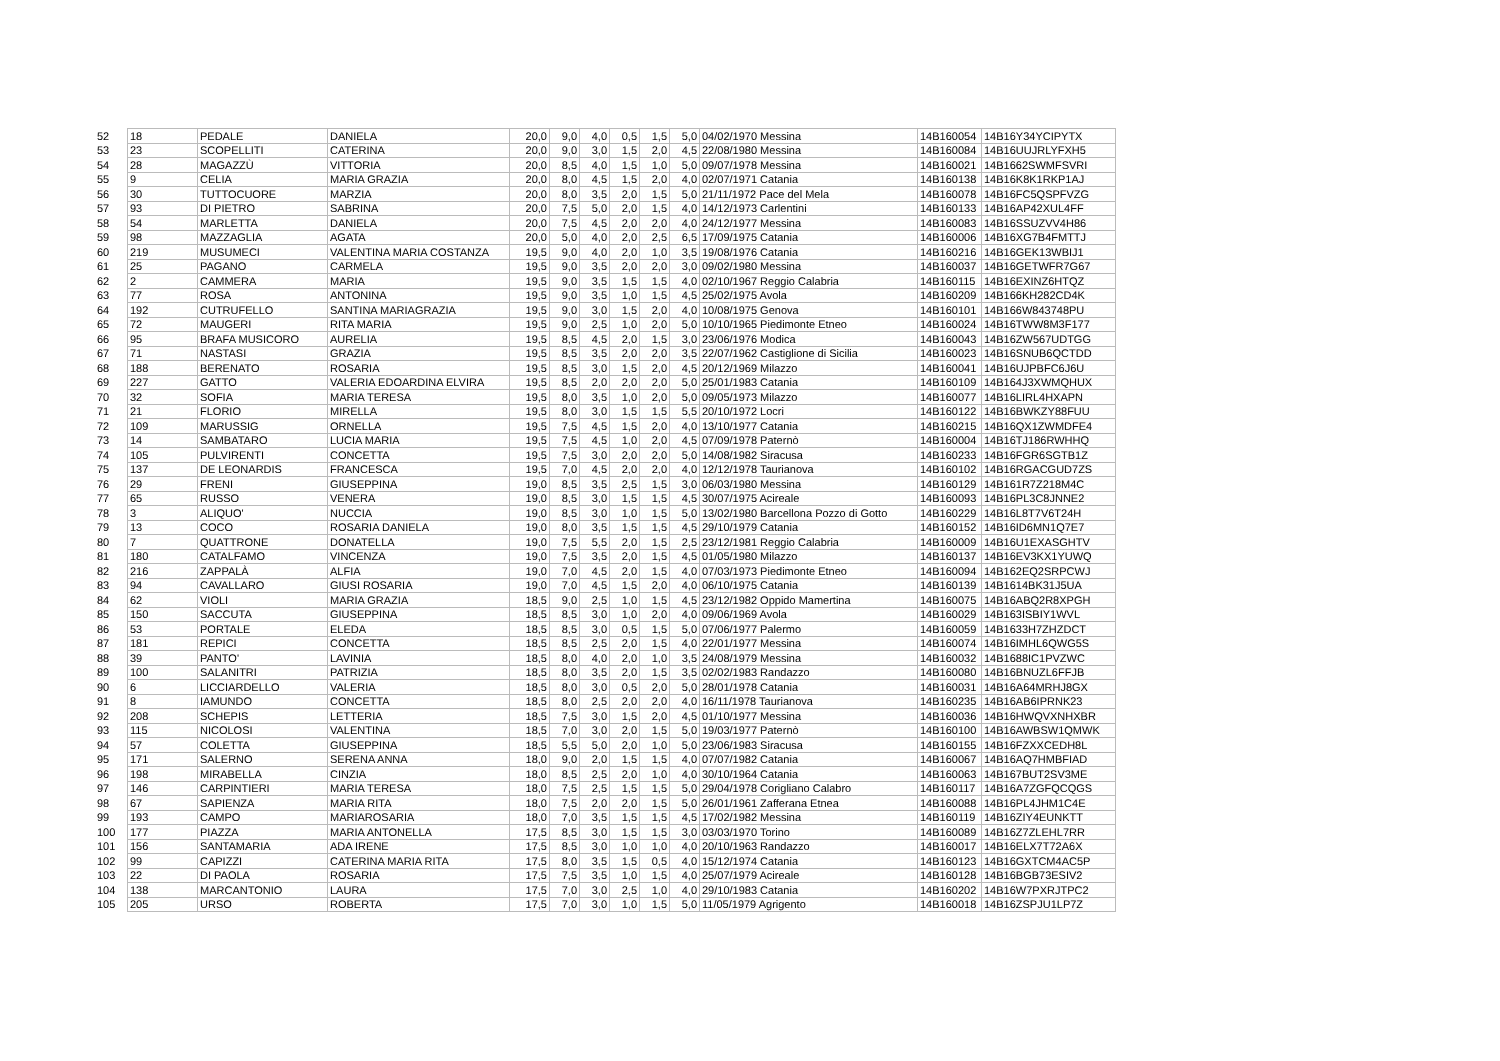| 52 | 18 | PEDALE | DANIELA | 20,0 | 9,0 | 4,0 | 0,5 | 1,5 | 5,0 | 04/02/1970 Messina | 14B160054 | 14B16Y34YCIPYTX |
| 53 | 23 | SCOPELLITI | CATERINA | 20,0 | 9,0 | 3,0 | 1,5 | 2,0 | 4,5 | 22/08/1980 Messina | 14B160084 | 14B16UUJRLYFXH5 |
| 54 | 28 | MAGAZZÙ | VITTORIA | 20,0 | 8,5 | 4,0 | 1,5 | 1,0 | 5,0 | 09/07/1978 Messina | 14B160021 | 14B1662SWMFSVRI |
| 55 | 9 | CELIA | MARIA GRAZIA | 20,0 | 8,0 | 4,5 | 1,5 | 2,0 | 4,0 | 02/07/1971 Catania | 14B160138 | 14B16K8K1RKP1AJ |
| 56 | 30 | TUTTOCUORE | MARZIA | 20,0 | 8,0 | 3,5 | 2,0 | 1,5 | 5,0 | 21/11/1972 Pace del Mela | 14B160078 | 14B16FC5QSPFVZG |
| 57 | 93 | DI PIETRO | SABRINA | 20,0 | 7,5 | 5,0 | 2,0 | 1,5 | 4,0 | 14/12/1973 Carlentini | 14B160133 | 14B16AP42XUL4FF |
| 58 | 54 | MARLETTA | DANIELA | 20,0 | 7,5 | 4,5 | 2,0 | 2,0 | 4,0 | 24/12/1977 Messina | 14B160083 | 14B16SSUZVV4H86 |
| 59 | 98 | MAZZAGLIA | AGATA | 20,0 | 5,0 | 4,0 | 2,0 | 2,5 | 6,5 | 17/09/1975 Catania | 14B160006 | 14B16XG7B4FMTTJ |
| 60 | 219 | MUSUMECI | VALENTINA MARIA COSTANZA | 19,5 | 9,0 | 4,0 | 2,0 | 1,0 | 3,5 | 19/08/1976 Catania | 14B160216 | 14B16GEK13WBIJ1 |
| 61 | 25 | PAGANO | CARMELA | 19,5 | 9,0 | 3,5 | 2,0 | 2,0 | 3,0 | 09/02/1980 Messina | 14B160037 | 14B16GETWFR7G67 |
| 62 | 2 | CAMMERA | MARIA | 19,5 | 9,0 | 3,5 | 1,5 | 1,5 | 4,0 | 02/10/1967 Reggio Calabria | 14B160115 | 14B16EXINZ6HTQZ |
| 63 | 77 | ROSA | ANTONINA | 19,5 | 9,0 | 3,5 | 1,0 | 1,5 | 4,5 | 25/02/1975 Avola | 14B160209 | 14B166KH282CD4K |
| 64 | 192 | CUTRUFELLO | SANTINA MARIAGRAZIA | 19,5 | 9,0 | 3,0 | 1,5 | 2,0 | 4,0 | 10/08/1975 Genova | 14B160101 | 14B166W843748PU |
| 65 | 72 | MAUGERI | RITA MARIA | 19,5 | 9,0 | 2,5 | 1,0 | 2,0 | 5,0 | 10/10/1965 Piedimonte Etneo | 14B160024 | 14B16TWW8M3F177 |
| 66 | 95 | BRAFA MUSICORO | AURELIA | 19,5 | 8,5 | 4,5 | 2,0 | 1,5 | 3,0 | 23/06/1976 Modica | 14B160043 | 14B16ZW567UDTGG |
| 67 | 71 | NASTASI | GRAZIA | 19,5 | 8,5 | 3,5 | 2,0 | 2,0 | 3,5 | 22/07/1962 Castiglione di Sicilia | 14B160023 | 14B16SNUB6QCTDD |
| 68 | 188 | BERENATO | ROSARIA | 19,5 | 8,5 | 3,0 | 1,5 | 2,0 | 4,5 | 20/12/1969 Milazzo | 14B160041 | 14B16UJPBFC6J6U |
| 69 | 227 | GATTO | VALERIA EDOARDINA ELVIRA | 19,5 | 8,5 | 2,0 | 2,0 | 2,0 | 5,0 | 25/01/1983 Catania | 14B160109 | 14B164J3XWMQHUX |
| 70 | 32 | SOFIA | MARIA TERESA | 19,5 | 8,0 | 3,5 | 1,0 | 2,0 | 5,0 | 09/05/1973 Milazzo | 14B160077 | 14B16LIRL4HXAPN |
| 71 | 21 | FLORIO | MIRELLA | 19,5 | 8,0 | 3,0 | 1,5 | 1,5 | 5,5 | 20/10/1972 Locri | 14B160122 | 14B16BWKZY88FUU |
| 72 | 109 | MARUSSIG | ORNELLA | 19,5 | 7,5 | 4,5 | 1,5 | 2,0 | 4,0 | 13/10/1977 Catania | 14B160215 | 14B16QX1ZWMDFE4 |
| 73 | 14 | SAMBATARO | LUCIA MARIA | 19,5 | 7,5 | 4,5 | 1,0 | 2,0 | 4,5 | 07/09/1978 Paternò | 14B160004 | 14B16TJ186RWHHQ |
| 74 | 105 | PULVIRENTI | CONCETTA | 19,5 | 7,5 | 3,0 | 2,0 | 2,0 | 5,0 | 14/08/1982 Siracusa | 14B160233 | 14B16FGR6SGTB1Z |
| 75 | 137 | DE LEONARDIS | FRANCESCA | 19,5 | 7,0 | 4,5 | 2,0 | 2,0 | 4,0 | 12/12/1978 Taurianova | 14B160102 | 14B16RGACGUD7ZS |
| 76 | 29 | FRENI | GIUSEPPINA | 19,0 | 8,5 | 3,5 | 2,5 | 1,5 | 3,0 | 06/03/1980 Messina | 14B160129 | 14B161R7Z218M4C |
| 77 | 65 | RUSSO | VENERA | 19,0 | 8,5 | 3,0 | 1,5 | 1,5 | 4,5 | 30/07/1975 Acireale | 14B160093 | 14B16PL3C8JNNE2 |
| 78 | 3 | ALIQUO' | NUCCIA | 19,0 | 8,5 | 3,0 | 1,0 | 1,5 | 5,0 | 13/02/1980 Barcellona Pozzo di Gotto | 14B160229 | 14B16L8T7V6T24H |
| 79 | 13 | COCO | ROSARIA DANIELA | 19,0 | 8,0 | 3,5 | 1,5 | 1,5 | 4,5 | 29/10/1979 Catania | 14B160152 | 14B16ID6MN1Q7E7 |
| 80 | 7 | QUATTRONE | DONATELLA | 19,0 | 7,5 | 5,5 | 2,0 | 1,5 | 2,5 | 23/12/1981 Reggio Calabria | 14B160009 | 14B16U1EXASGHTV |
| 81 | 180 | CATALFAMO | VINCENZA | 19,0 | 7,5 | 3,5 | 2,0 | 1,5 | 4,5 | 01/05/1980 Milazzo | 14B160137 | 14B16EV3KX1YUWQ |
| 82 | 216 | ZAPPALÀ | ALFIA | 19,0 | 7,0 | 4,5 | 2,0 | 1,5 | 4,0 | 07/03/1973 Piedimonte Etneo | 14B160094 | 14B162EQ2SRPCWJ |
| 83 | 94 | CAVALLARO | GIUSI ROSARIA | 19,0 | 7,0 | 4,5 | 1,5 | 2,0 | 4,0 | 06/10/1975 Catania | 14B160139 | 14B1614BK31J5UA |
| 84 | 62 | VIOLI | MARIA GRAZIA | 18,5 | 9,0 | 2,5 | 1,0 | 1,5 | 4,5 | 23/12/1982 Oppido Mamertina | 14B160075 | 14B16ABQ2R8XPGH |
| 85 | 150 | SACCUTA | GIUSEPPINA | 18,5 | 8,5 | 3,0 | 1,0 | 2,0 | 4,0 | 09/06/1969 Avola | 14B160029 | 14B163ISBIY1WVL |
| 86 | 53 | PORTALE | ELEDA | 18,5 | 8,5 | 3,0 | 0,5 | 1,5 | 5,0 | 07/06/1977 Palermo | 14B160059 | 14B1633H7ZHZDCT |
| 87 | 181 | REPICI | CONCETTA | 18,5 | 8,5 | 2,5 | 2,0 | 1,5 | 4,0 | 22/01/1977 Messina | 14B160074 | 14B16IMHL6QWG5S |
| 88 | 39 | PANTO' | LAVINIA | 18,5 | 8,0 | 4,0 | 2,0 | 1,0 | 3,5 | 24/08/1979 Messina | 14B160032 | 14B1688IC1PVZWC |
| 89 | 100 | SALANITRI | PATRIZIA | 18,5 | 8,0 | 3,5 | 2,0 | 1,5 | 3,5 | 02/02/1983 Randazzo | 14B160080 | 14B16BNUZL6FFJB |
| 90 | 6 | LICCIARDELLO | VALERIA | 18,5 | 8,0 | 3,0 | 0,5 | 2,0 | 5,0 | 28/01/1978 Catania | 14B160031 | 14B16A64MRHJ8GX |
| 91 | 8 | IAMUNDO | CONCETTA | 18,5 | 8,0 | 2,5 | 2,0 | 2,0 | 4,0 | 16/11/1978 Taurianova | 14B160235 | 14B16AB6IPRNK23 |
| 92 | 208 | SCHEPIS | LETTERIA | 18,5 | 7,5 | 3,0 | 1,5 | 2,0 | 4,5 | 01/10/1977 Messina | 14B160036 | 14B16HWQVXNHXBR |
| 93 | 115 | NICOLOSI | VALENTINA | 18,5 | 7,0 | 3,0 | 2,0 | 1,5 | 5,0 | 19/03/1977 Paternò | 14B160100 | 14B16AWBSW1QMWK |
| 94 | 57 | COLETTA | GIUSEPPINA | 18,5 | 5,5 | 5,0 | 2,0 | 1,0 | 5,0 | 23/06/1983 Siracusa | 14B160155 | 14B16FZXXCEDH8L |
| 95 | 171 | SALERNO | SERENA ANNA | 18,0 | 9,0 | 2,0 | 1,5 | 1,5 | 4,0 | 07/07/1982 Catania | 14B160067 | 14B16AQ7HMBFIAD |
| 96 | 198 | MIRABELLA | CINZIA | 18,0 | 8,5 | 2,5 | 2,0 | 1,0 | 4,0 | 30/10/1964 Catania | 14B160063 | 14B167BUT2SV3ME |
| 97 | 146 | CARPINTIERI | MARIA TERESA | 18,0 | 7,5 | 2,5 | 1,5 | 1,5 | 5,0 | 29/04/1978 Corigliano Calabro | 14B160117 | 14B16A7ZGFQCQGS |
| 98 | 67 | SAPIENZA | MARIA RITA | 18,0 | 7,5 | 2,0 | 2,0 | 1,5 | 5,0 | 26/01/1961 Zafferana Etnea | 14B160088 | 14B16PL4JHM1C4E |
| 99 | 193 | CAMPO | MARIAROSARIA | 18,0 | 7,0 | 3,5 | 1,5 | 1,5 | 4,5 | 17/02/1982 Messina | 14B160119 | 14B16ZIY4EUNKTT |
| 100 | 177 | PIAZZA | MARIA ANTONELLA | 17,5 | 8,5 | 3,0 | 1,5 | 1,5 | 3,0 | 03/03/1970 Torino | 14B160089 | 14B16Z7ZLEHL7RR |
| 101 | 156 | SANTAMARIA | ADA IRENE | 17,5 | 8,5 | 3,0 | 1,0 | 1,0 | 4,0 | 20/10/1963 Randazzo | 14B160017 | 14B16ELX7T72A6X |
| 102 | 99 | CAPIZZI | CATERINA MARIA RITA | 17,5 | 8,0 | 3,5 | 1,5 | 0,5 | 4,0 | 15/12/1974 Catania | 14B160123 | 14B16GXTCM4AC5P |
| 103 | 22 | DI PAOLA | ROSARIA | 17,5 | 7,5 | 3,5 | 1,0 | 1,5 | 4,0 | 25/07/1979 Acireale | 14B160128 | 14B16BGB73ESIV2 |
| 104 | 138 | MARCANTONIO | LAURA | 17,5 | 7,0 | 3,0 | 2,5 | 1,0 | 4,0 | 29/10/1983 Catania | 14B160202 | 14B16W7PXRJTPC2 |
| 105 | 205 | URSO | ROBERTA | 17,5 | 7,0 | 3,0 | 1,0 | 1,5 | 5,0 | 11/05/1979 Agrigento | 14B160018 | 14B16ZSPJU1LP7Z |